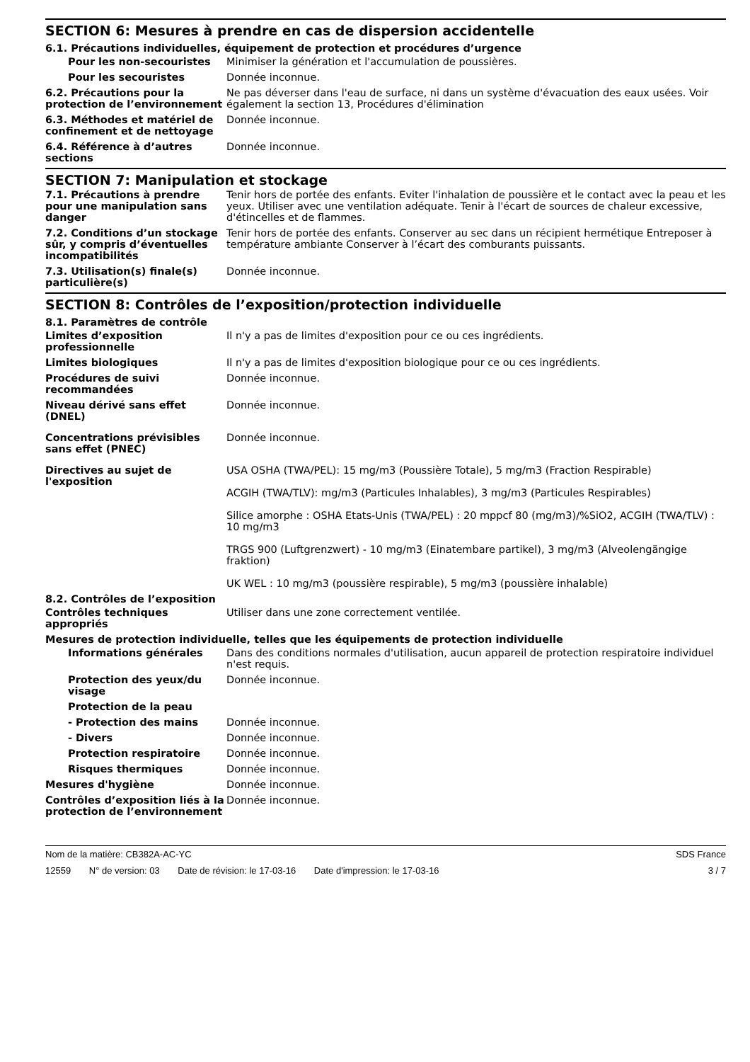SECTION 6: Mesures à prendre en cas de dispersion accidentelle
6.1. Précautions individuelles, équipement de protection et procédures d’urgence
Pour les non-secouristes Minimiser la génération et l'accumulation de poussières.
Pour les secouristes Donnée inconnue.
6.2. Précautions pour la protection de l’environnement
Ne pas déverser dans l'eau de surface, ni dans un système d'évacuation des eaux usées. Voir également la section 13, Procédures d'élimination
6.3. Méthodes et matériel de confinement et de nettoyage
Donnée inconnue.
6.4. Référence à d’autres sections
Donnée inconnue.
SECTION 7: Manipulation et stockage
7.1. Précautions à prendre pour une manipulation sans danger
Tenir hors de portée des enfants. Eviter l'inhalation de poussière et le contact avec la peau et les yeux. Utiliser avec une ventilation adéquate. Tenir à l'écart de sources de chaleur excessive, d'étincelles et de flammes.
7.2. Conditions d’un stockage sûr, y compris d’éventuelles incompatibilités
Tenir hors de portée des enfants. Conserver au sec dans un récipient hermétique Entreposer à température ambiante Conserver à l’écart des comburants puissants.
7.3. Utilisation(s) finale(s) particulière(s)
Donnée inconnue.
SECTION 8: Contrôles de l’exposition/protection individuelle
8.1. Paramètres de contrôle
Limites d’exposition professionnelle
Il n'y a pas de limites d'exposition pour ce ou ces ingrédients.
Limites biologiques Il n'y a pas de limites d'exposition biologique pour ce ou ces ingrédients.
Procédures de suivi recommandées
Donnée inconnue.
Niveau dérivé sans effet (DNEL)
Donnée inconnue.
Concentrations prévisibles sans effet (PNEC)
Donnée inconnue.
Directives au sujet de l'exposition
USA OSHA (TWA/PEL): 15 mg/m3 (Poussière Totale), 5 mg/m3 (Fraction Respirable)
ACGIH (TWA/TLV): mg/m3 (Particules Inhalables), 3 mg/m3 (Particules Respirables)
Silice amorphe : OSHA Etats-Unis (TWA/PEL) : 20 mppcf 80 (mg/m3)/%SiO2, ACGIH (TWA/TLV) : 10 mg/m3
TRGS 900 (Luftgrenzwert) - 10 mg/m3 (Einatembare partikel), 3 mg/m3 (Alveolengängige fraktion)
UK WEL : 10 mg/m3 (poussière respirable), 5 mg/m3 (poussière inhalable)
8.2. Contrôles de l’exposition
Contrôles techniques appropriés
Utiliser dans une zone correctement ventilée.
Mesures de protection individuelle, telles que les équipements de protection individuelle
Informations générales Dans des conditions normales d'utilisation, aucun appareil de protection respiratoire individuel n'est requis.
Protection des yeux/du visage
Donnée inconnue.
Protection de la peau
- Protection des mains Donnée inconnue.
- Divers Donnée inconnue.
Protection respiratoire Donnée inconnue.
Risques thermiques Donnée inconnue.
Mesures d'hygiène Donnée inconnue.
Contrôles d’exposition liés à la protection de l’environnement
Donnée inconnue.
Nom de la matière: CB382A-AC-YC
SDS France
12559 N° de version: 03 Date de révision: le 17-03-16 Date d'impression: le 17-03-16
3 / 7